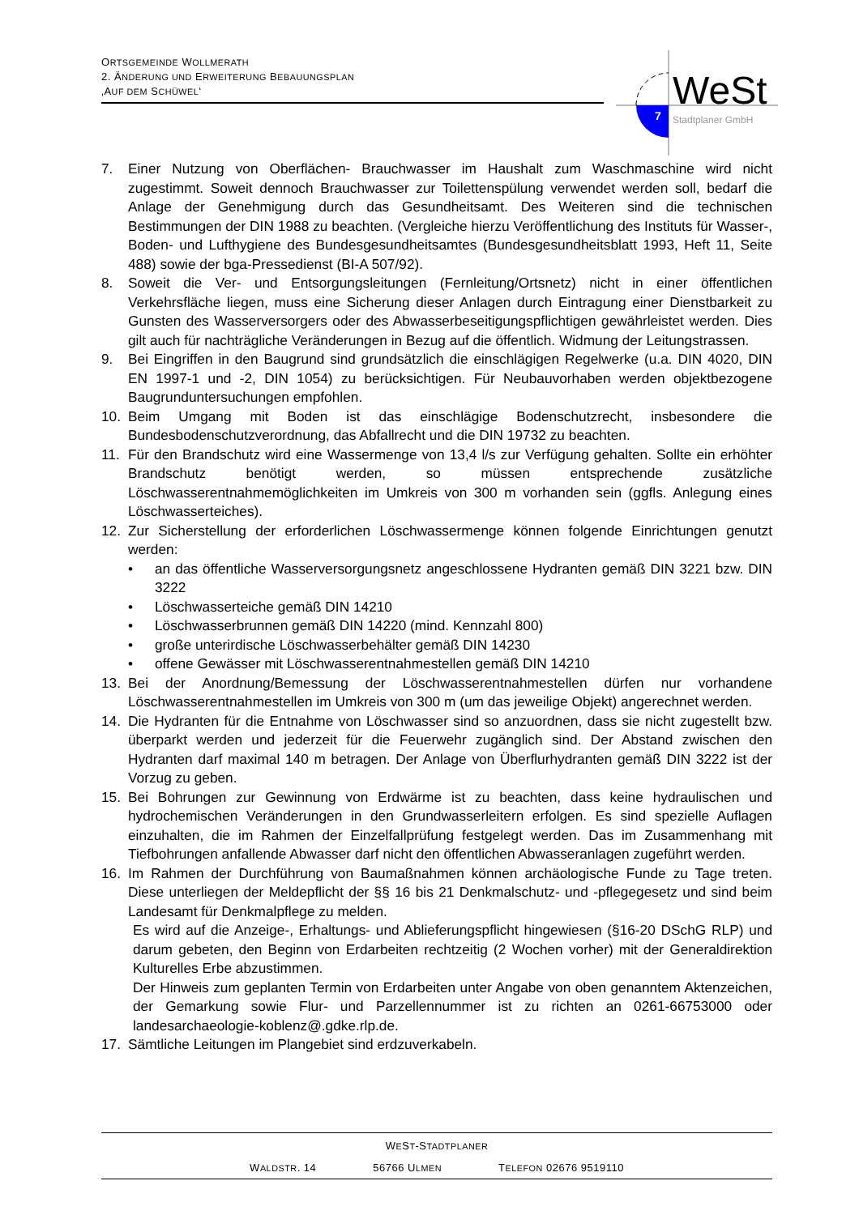ORTSGEMEINDE WOLLMERATH
2. ÄNDERUNG UND ERWEITERUNG BEBAUUNGSPLAN
‚AUF DEM SCHÜWEL‘
7
WeSt
Stadtplaner GmbH
7. Einer Nutzung von Oberflächen- Brauchwasser im Haushalt zum Waschmaschine wird nicht zugestimmt. Soweit dennoch Brauchwasser zur Toilettenspülung verwendet werden soll, bedarf die Anlage der Genehmigung durch das Gesundheitsamt. Des Weiteren sind die technischen Bestimmungen der DIN 1988 zu beachten. (Vergleiche hierzu Veröffentlichung des Instituts für Wasser-, Boden- und Lufthygiene des Bundesgesundheitsamtes (Bundesgesundheitsblatt 1993, Heft 11, Seite 488) sowie der bga-Pressedienst (BI-A 507/92).
8. Soweit die Ver- und Entsorgungsleitungen (Fernleitung/Ortsnetz) nicht in einer öffentlichen Verkehrsfläche liegen, muss eine Sicherung dieser Anlagen durch Eintragung einer Dienstbarkeit zu Gunsten des Wasserversorgers oder des Abwasserbeseitigungspflichtigen gewährleistet werden. Dies gilt auch für nachträgliche Veränderungen in Bezug auf die öffentlich. Widmung der Leitungstrassen.
9. Bei Eingriffen in den Baugrund sind grundsätzlich die einschlägigen Regelwerke (u.a. DIN 4020, DIN EN 1997-1 und -2, DIN 1054) zu berücksichtigen. Für Neubauvorhaben werden objektbezogene Baugrunduntersuchungen empfohlen.
10. Beim Umgang mit Boden ist das einschlägige Bodenschutzrecht, insbesondere die Bundesbodenschutzverordnung, das Abfallrecht und die DIN 19732 zu beachten.
11. Für den Brandschutz wird eine Wassermenge von 13,4 l/s zur Verfügung gehalten. Sollte ein erhöhter Brandschutz benötigt werden, so müssen entsprechende zusätzliche Löschwasserentnahmemöglichkeiten im Umkreis von 300 m vorhanden sein (ggfls. Anlegung eines Löschwasserteiches).
12. Zur Sicherstellung der erforderlichen Löschwassermenge können folgende Einrichtungen genutzt werden:
• an das öffentliche Wasserversorgungsnetz angeschlossene Hydranten gemäß DIN 3221 bzw. DIN 3222
• Löschwasserteiche gemäß DIN 14210
• Löschwasserbrunnen gemäß DIN 14220 (mind. Kennzahl 800)
• große unterirdische Löschwasserbehälter gemäß DIN 14230
• offene Gewässer mit Löschwasserentnahmestellen gemäß DIN 14210
13. Bei der Anordnung/Bemessung der Löschwasserentnahmestellen dürfen nur vorhandene Löschwasserentnahmestellen im Umkreis von 300 m (um das jeweilige Objekt) angerechnet werden.
14. Die Hydranten für die Entnahme von Löschwasser sind so anzuordnen, dass sie nicht zugestellt bzw. überparkt werden und jederzeit für die Feuerwehr zugänglich sind. Der Abstand zwischen den Hydranten darf maximal 140 m betragen. Der Anlage von Überflurhydranten gemäß DIN 3222 ist der Vorzug zu geben.
15. Bei Bohrungen zur Gewinnung von Erdwärme ist zu beachten, dass keine hydraulischen und hydrochemischen Veränderungen in den Grundwasserleitern erfolgen. Es sind spezielle Auflagen einzuhalten, die im Rahmen der Einzelfallprüfung festgelegt werden. Das im Zusammenhang mit Tiefbohrungen anfallende Abwasser darf nicht den öffentlichen Abwasseranlagen zugeführt werden.
16. Im Rahmen der Durchführung von Baumaßnahmen können archäologische Funde zu Tage treten. Diese unterliegen der Meldepflicht der §§ 16 bis 21 Denkmalschutz- und -pflegegesetz und sind beim Landesamt für Denkmalpflege zu melden.
Es wird auf die Anzeige-, Erhaltungs- und Ablieferungspflicht hingewiesen (§16-20 DSchG RLP) und darum gebeten, den Beginn von Erdarbeiten rechtzeitig (2 Wochen vorher) mit der Generaldirektion Kulturelles Erbe abzustimmen.
Der Hinweis zum geplanten Termin von Erdarbeiten unter Angabe von oben genanntem Aktenzeichen, der Gemarkung sowie Flur- und Parzellennummer ist zu richten an 0261-66753000 oder landesarchaeologie-koblenz@.gdke.rlp.de.
17. Sämtliche Leitungen im Plangebiet sind erdzuverkabeln.
WEST-STADTPLANER
WALDSTR. 14 56766 ULMEN TELEFON 02676 9519110